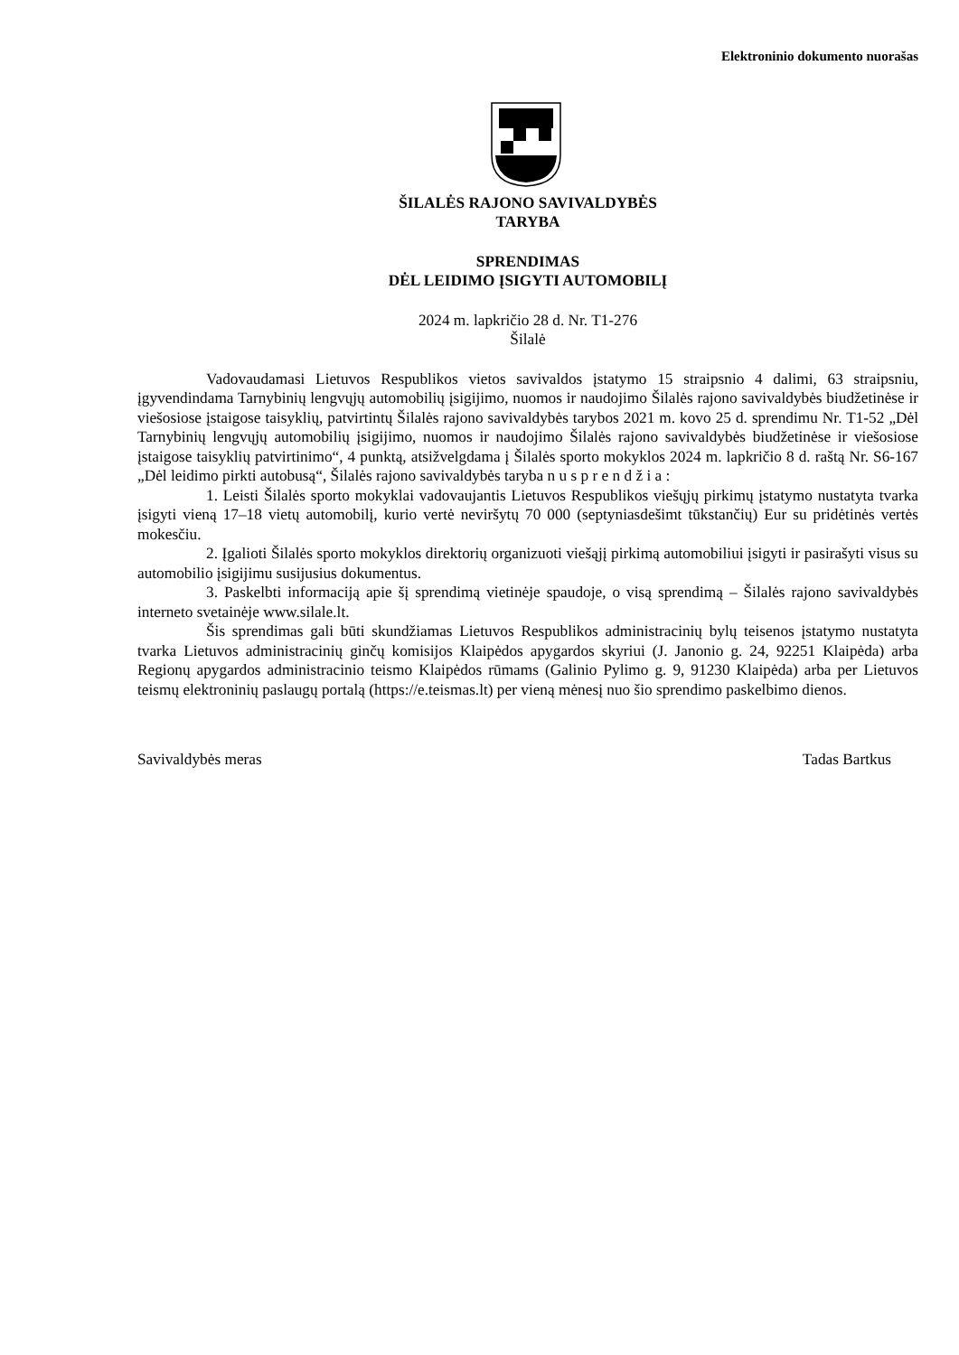Elektroninio dokumento nuorašas
ŠILALĖS RAJONO SAVIVALDYBĖS
TARYBA
SPRENDIMAS
DĖL LEIDIMO ĮSIGYTI AUTOMOBILĮ
2024 m. lapkričio 28 d. Nr. T1-276
Šilalė
Vadovaudamasi Lietuvos Respublikos vietos savivaldos įstatymo 15 straipsnio 4 dalimi, 63 straipsniu, įgyvendindama Tarnybinių lengvųjų automobilių įsigijimo, nuomos ir naudojimo Šilalės rajono savivaldybės biudžetinėse ir viešosiose įstaigose taisyklių, patvirtintų Šilalės rajono savivaldybės tarybos 2021 m. kovo 25 d. sprendimu Nr. T1-52 „Dėl Tarnybinių lengvųjų automobilių įsigijimo, nuomos ir naudojimo Šilalės rajono savivaldybės biudžetinėse ir viešosiose įstaigose taisyklių patvirtinimo“, 4 punktą, atsižvelgdama į Šilalės sporto mokyklos 2024 m. lapkričio 8 d. raštą Nr. S6-167 „Dėl leidimo pirkti autobusą“, Šilalės rajono savivaldybės taryba n u s p r e n d ž i a :
1. Leisti Šilalės sporto mokyklai vadovaujantis Lietuvos Respublikos viešųjų pirkimų įstatymo nustatyta tvarka įsigyti vieną 17–18 vietų automobilį, kurio vertė neviršytų 70 000 (septyniasdešimt tūkstančių) Eur su pridėtinės vertės mokesčiu.
2. Įgalioti Šilalės sporto mokyklos direktorių organizuoti viešąjį pirkimą automobiliui įsigyti ir pasirašyti visus su automobilio įsigijimu susijusius dokumentus.
3. Paskelbti informaciją apie šį sprendimą vietinėje spaudoje, o visą sprendimą – Šilalės rajono savivaldybės interneto svetainėje www.silale.lt.
Šis sprendimas gali būti skundžiamas Lietuvos Respublikos administracinių bylų teisenos įstatymo nustatyta tvarka Lietuvos administracinių ginčų komisijos Klaipėdos apygardos skyriui (J. Janonio g. 24, 92251 Klaipėda) arba Regionų apygardos administracinio teismo Klaipėdos rūmams (Galinio Pylimo g. 9, 91230 Klaipėda) arba per Lietuvos teismų elektroninių paslaugų portalą (https://e.teismas.lt) per vieną mėnesį nuo šio sprendimo paskelbimo dienos.
Savivaldybės meras Tadas Bartkus